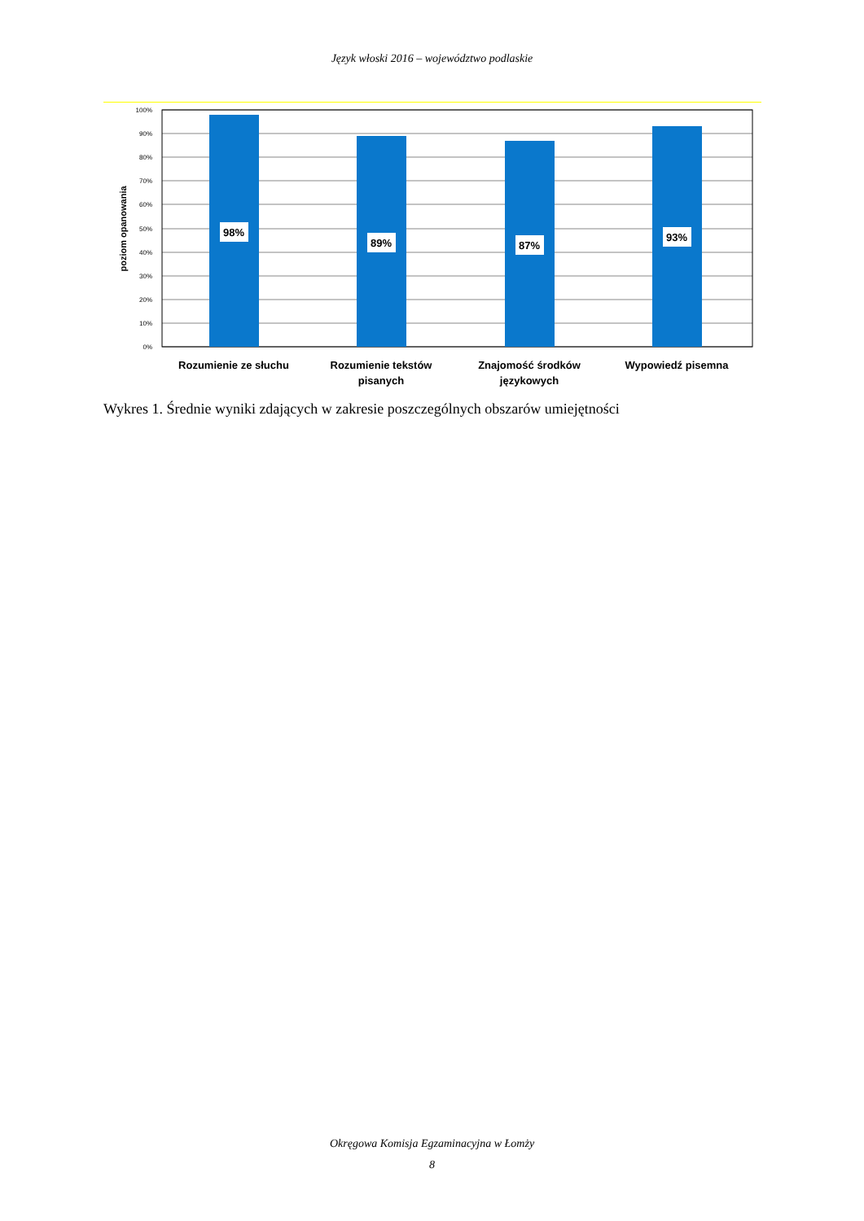Język włoski 2016 – województwo podlaskie
100%
90%
80%
70%
60%
50%
40%
30%
20%
10%
0%
poziom opanowania
98%
89%
87%
93%
Rozumienie ze słuchu
Rozumienie tekstów
pisanych
Znajomość środków
językowych
Wypowiedź pisemna
Wykres 1. Średnie wyniki zdających w zakresie poszczególnych obszarów umiejętności
Okręgowa Komisja Egzaminacyjna w Łomży
8